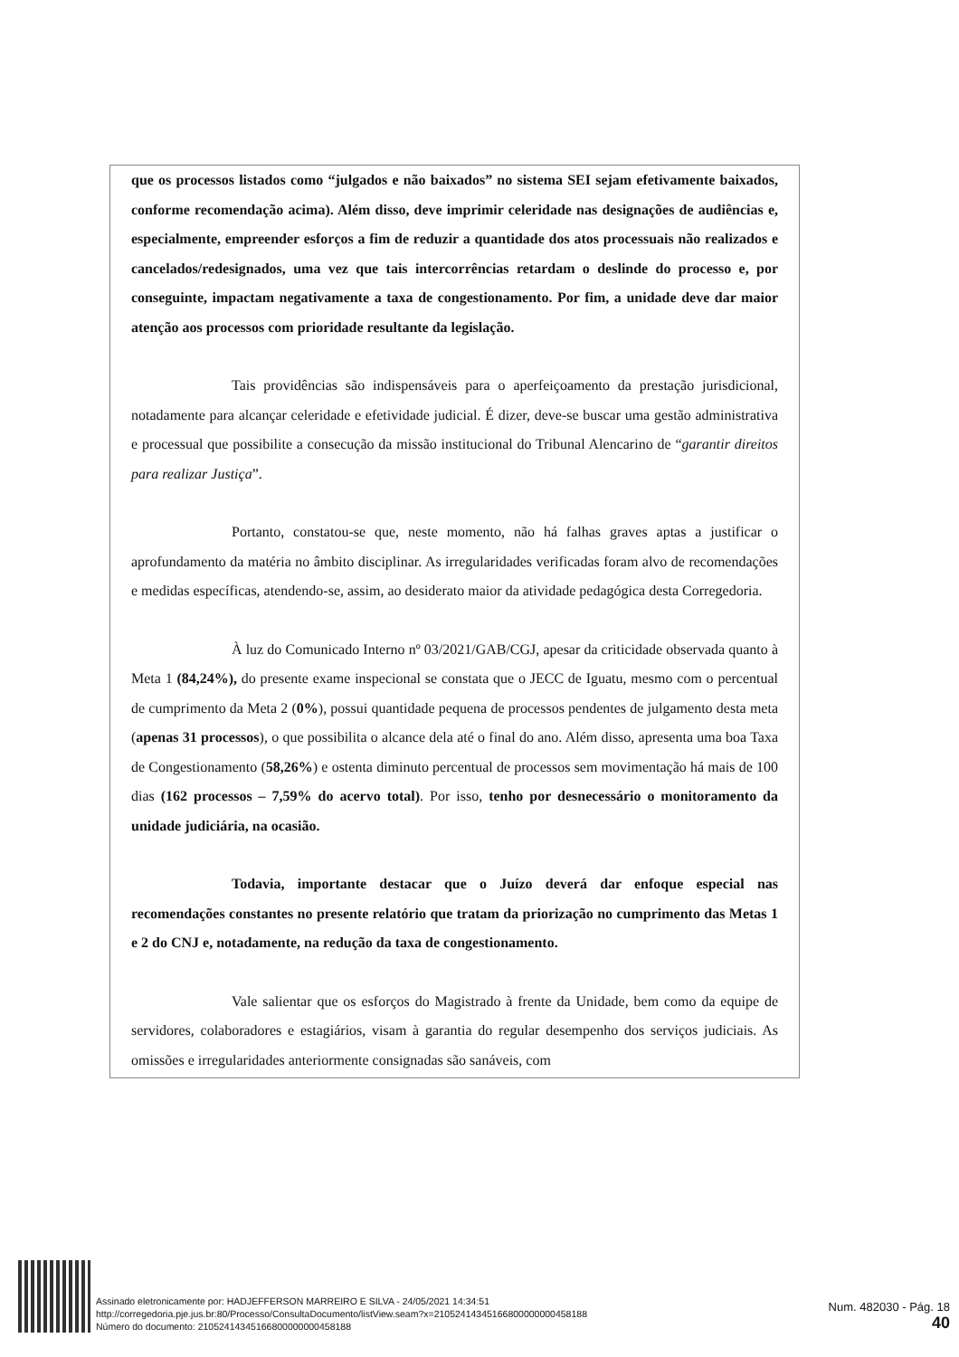que os processos listados como “julgados e não baixados” no sistema SEI sejam efetivamente baixados, conforme recomendação acima). Além disso, deve imprimir celeridade nas designações de audiências e, especialmente, empreender esforços a fim de reduzir a quantidade dos atos processuais não realizados e cancelados/redesignados, uma vez que tais intercorrências retardam o deslinde do processo e, por conseguinte, impactam negativamente a taxa de congestionamento. Por fim, a unidade deve dar maior atenção aos processos com prioridade resultante da legislação.
Tais providências são indispensáveis para o aperfeiçoamento da prestação jurisdicional, notadamente para alcançar celeridade e efetividade judicial. É dizer, deve-se buscar uma gestão administrativa e processual que possibilite a consecução da missão institucional do Tribunal Alencarino de “garantir direitos para realizar Justiça”.
Portanto, constatou-se que, neste momento, não há falhas graves aptas a justificar o aprofundamento da matéria no âmbito disciplinar. As irregularidades verificadas foram alvo de recomendações e medidas específicas, atendendo-se, assim, ao desiderato maior da atividade pedagógica desta Corregedoria.
À luz do Comunicado Interno nº 03/2021/GAB/CGJ, apesar da criticidade observada quanto à Meta 1 (84,24%), do presente exame inspecional se constata que o JECC de Iguatu, mesmo com o percentual de cumprimento da Meta 2 (0%), possui quantidade pequena de processos pendentes de julgamento desta meta (apenas 31 processos), o que possibilita o alcance dela até o final do ano. Além disso, apresenta uma boa Taxa de Congestionamento (58,26%) e ostenta diminuto percentual de processos sem movimentação há mais de 100 dias (162 processos – 7,59% do acervo total). Por isso, tenho por desnecessário o monitoramento da unidade judiciária, na ocasião.
Todavia, importante destacar que o Juízo deverá dar enfoque especial nas recomendações constantes no presente relatório que tratam da priorização no cumprimento das Metas 1 e 2 do CNJ e, notadamente, na redução da taxa de congestionamento.
Vale salientar que os esforços do Magistrado à frente da Unidade, bem como da equipe de servidores, colaboradores e estagiários, visam à garantia do regular desempenho dos serviços judiciais. As omissões e irregularidades anteriormente consignadas são sanáveis, com
Assinado eletronicamente por: HADJEFFERSON MARREIRO E SILVA - 24/05/2021 14:34:51
http://corregedoria.pje.jus.br:80/Processo/ConsultaDocumento/listView.seam?x=21052414345166800000000458188
Número do documento: 21052414345166800000000458188
Num. 482030 - Pág. 18
40